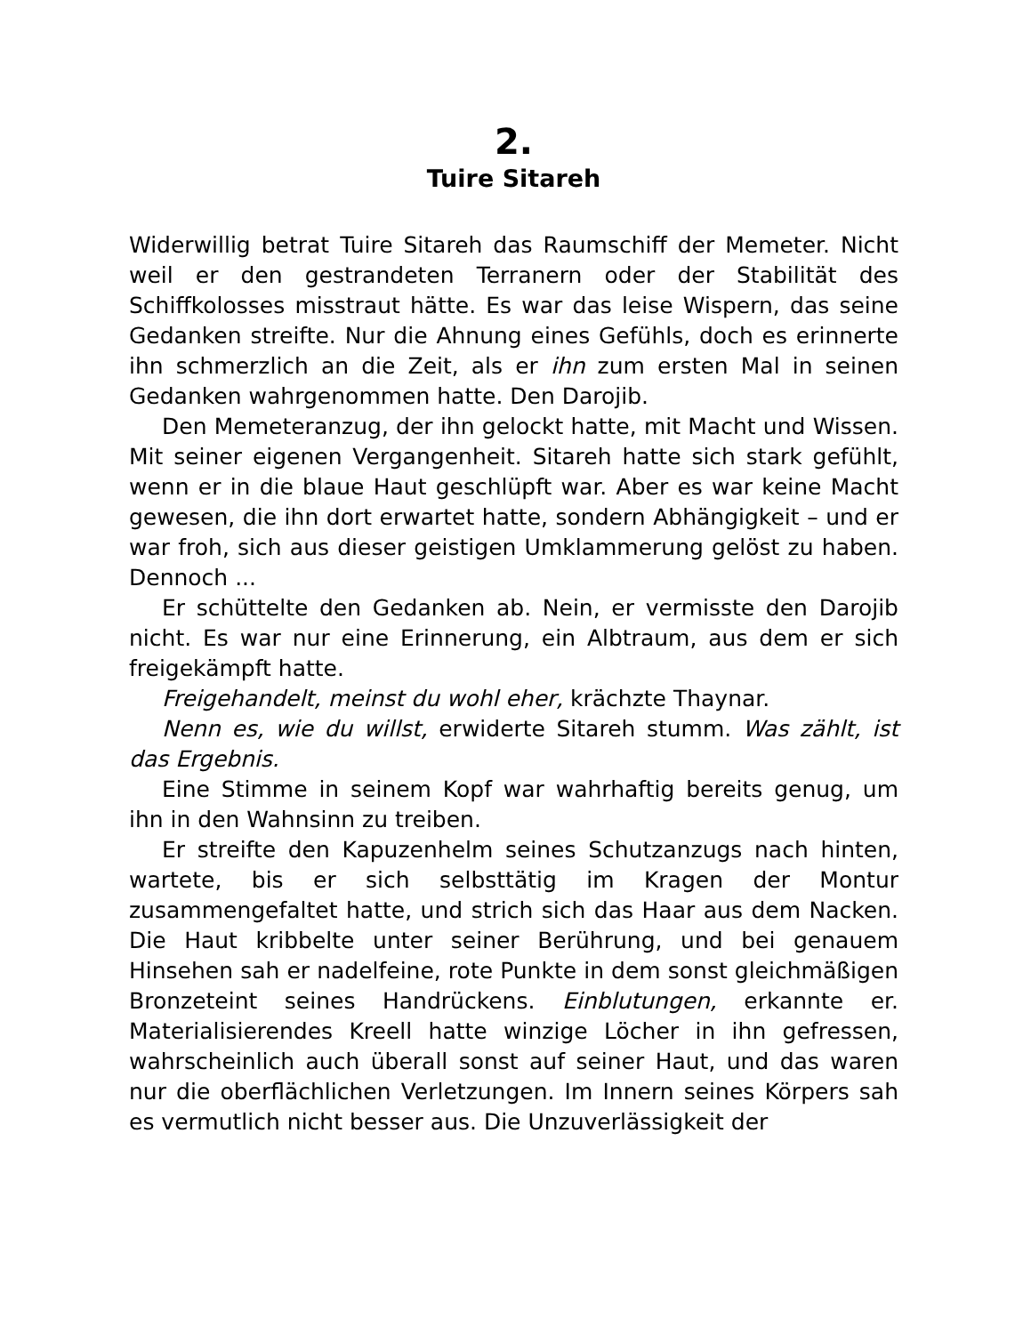2.
Tuire Sitareh
Widerwillig betrat Tuire Sitareh das Raumschiff der Memeter. Nicht weil er den gestrandeten Terranern oder der Stabilität des Schiffkolosses misstraut hätte. Es war das leise Wispern, das seine Gedanken streifte. Nur die Ahnung eines Gefühls, doch es erinnerte ihn schmerzlich an die Zeit, als er ihn zum ersten Mal in seinen Gedanken wahrgenommen hatte. Den Darojib.
Den Memeteranzug, der ihn gelockt hatte, mit Macht und Wissen. Mit seiner eigenen Vergangenheit. Sitareh hatte sich stark gefühlt, wenn er in die blaue Haut geschlüpft war. Aber es war keine Macht gewesen, die ihn dort erwartet hatte, sondern Abhängigkeit – und er war froh, sich aus dieser geistigen Umklammerung gelöst zu haben. Dennoch ...
Er schüttelte den Gedanken ab. Nein, er vermisste den Darojib nicht. Es war nur eine Erinnerung, ein Albtraum, aus dem er sich freigekämpft hatte.
Freigehandelt, meinst du wohl eher, krächzte Thaynar.
Nenn es, wie du willst, erwiderte Sitareh stumm. Was zählt, ist das Ergebnis.
Eine Stimme in seinem Kopf war wahrhaftig bereits genug, um ihn in den Wahnsinn zu treiben.
Er streifte den Kapuzenhelm seines Schutzanzugs nach hinten, wartete, bis er sich selbsttätig im Kragen der Montur zusammengefaltet hatte, und strich sich das Haar aus dem Nacken. Die Haut kribbelte unter seiner Berührung, und bei genauem Hinsehen sah er nadelfeine, rote Punkte in dem sonst gleichmäßigen Bronzeteint seines Handrückens. Einblutungen, erkannte er. Materialisierendes Kreell hatte winzige Löcher in ihn gefressen, wahrscheinlich auch überall sonst auf seiner Haut, und das waren nur die oberflächlichen Verletzungen. Im Innern seines Körpers sah es vermutlich nicht besser aus. Die Unzuverlässigkeit der